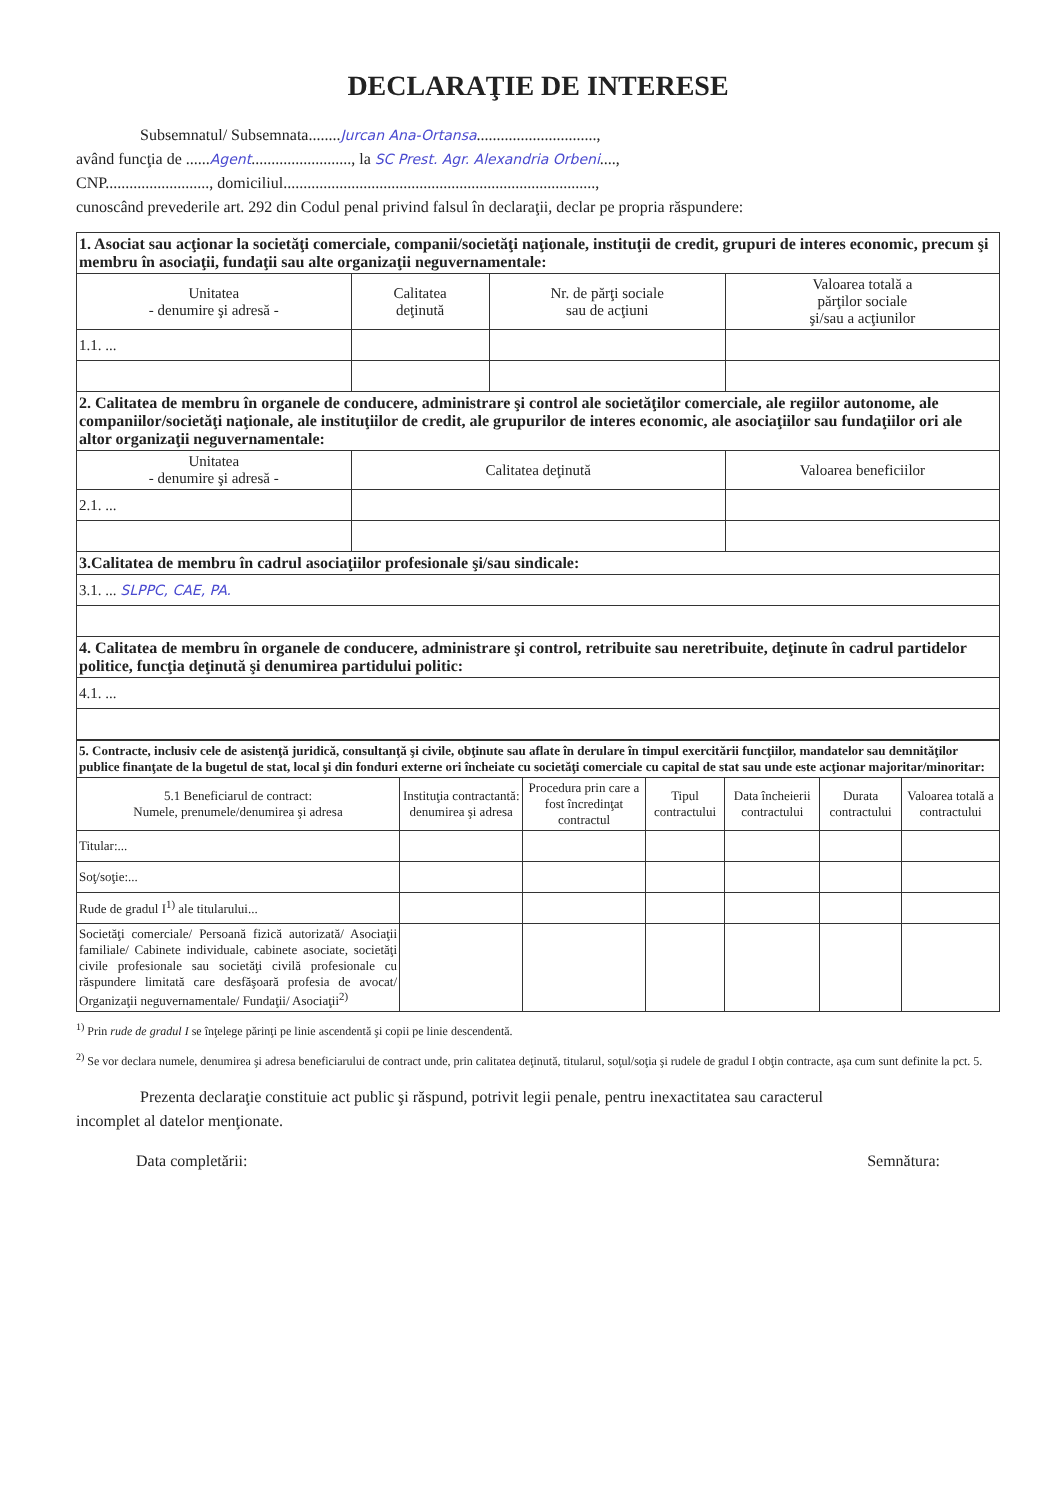DECLARAŢIE DE INTERESE
Subsemnatul/ Subsemnata........Jurcan Ana-Ortansa..............................,
având funcţia de ......Agent........................., la SC Prest. Agr. Alexandria Orbeni....,
CNP.........................., domiciliul..............................................................................,
cunoscând prevederile art. 292 din Codul penal privind falsul în declaraţii, declar pe propria răspundere:
| 1. Asociat sau acţionar la societăţi comerciale, companii/societăţi naţionale, instituţii de credit, grupuri de interes economic, precum şi membru în asociaţii, fundaţii sau alte organizaţii neguvernamentale: | | | |
| Unitatea - denumire şi adresă - | Calitatea deţinută | Nr. de părţi sociale sau de acţiuni | Valoarea totală a părţilor sociale şi/sau a acţiunilor |
| 1.1. ... | | | |
| 2. Calitatea de membru în organele de conducere, administrare şi control ale societăţilor comerciale, ale regiilor autonome, ale companiilor/societăţi naţionale, ale instituţiilor de credit, ale grupurilor de interes economic, ale asociaţiilor sau fundaţiilor ori ale altor organizaţii neguvernamentale: | | | |
| Unitatea - denumire şi adresă - | Calitatea deţinută | | Valoarea beneficiilor |
| 2.1. ... | | | |
| 3.Calitatea de membru în cadrul asociaţiilor profesionale şi/sau sindicale: | | | |
| 3.1. ... SLPPC, CAE, PA. | | | |
| 4. Calitatea de membru în organele de conducere, administrare şi control, retribuite sau neretribuite, deţinute în cadrul partidelor politice, funcţia deţinută şi denumirea partidului politic: | | | |
| 4.1. ... | | | |
| 5. Contracte, inclusiv cele de asistenţă juridică, consultanţă şi civile, obţinute sau aflate în derulare în timpul exercitării funcţiilor, mandatelor sau demnităţilor publice finanţate de la bugetul de stat, local şi din fonduri externe ori încheiate cu societăţi comerciale cu capital de stat sau unde este acţionar majoritar/minoritar: | | | | | | |
| 5.1 Beneficiarul de contract: Numele, prenumele/denumirea şi adresa | Instituţia contractantă: denumirea şi adresa | Procedura prin care a fost încredinţat contractul | Tipul contractului | Data încheierii contractului | Durata contractului | Valoarea totală a contractului |
| Titular:... | | | | | | |
| Soţ/soţie:... | | | | | | |
| Rude de gradul I<sup>1)</sup> ale titularului... | | | | | | |
| Societăţi comerciale/ Persoană fizică autorizată/ Asociaţii familiale/ Cabinete individuale, cabinete asociate, societăţi civile profesionale sau societăţi civilă profesionale cu răspundere limitată care desfăşoară profesia de avocat/ Organizaţii neguvernamentale/ Fundaţii/ Asociaţii<sup>2)</sup> | | | | | | |
<sup>1)</sup> Prin rude de gradul I se înţelege părinţi pe linie ascendentă şi copii pe linie descendentă.
<sup>2)</sup> Se vor declara numele, denumirea şi adresa beneficiarului de contract unde, prin calitatea deţinută, titularul, soţul/soţia şi rudele de gradul I obţin contracte, aşa cum sunt definite la pct. 5.
Prezenta declaraţie constituie act public şi răspund, potrivit legii penale, pentru inexactitatea sau caracterul
incomplet al datelor menţionate.
Data completării: Semnătura: